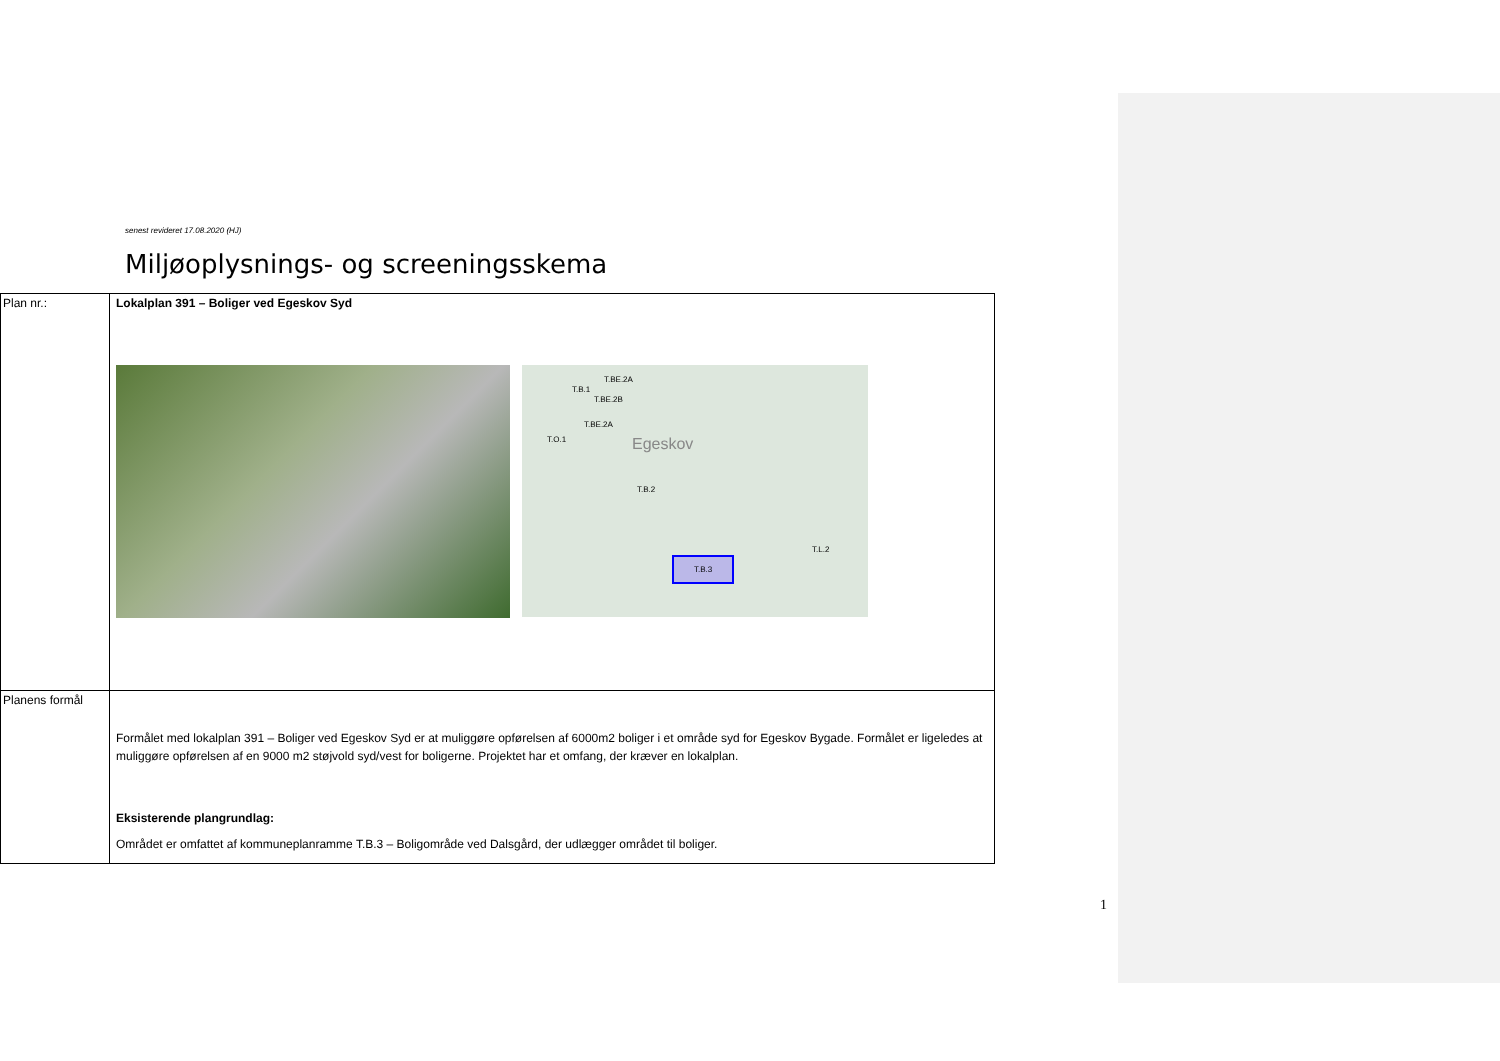senest revideret 17.08.2020 (HJ)
Miljøoplysnings- og screeningsskema
| Plan nr.: | Lokalplan 391 – Boliger ved Egeskov Syd T.B.1 T.BE.2A T.BE.2B T.BE.2A T.O.1 Egeskov T.B.2 T.B.3 T.L.2 |
| Planens formål | Formålet med lokalplan 391 – Boliger ved Egeskov Syd er at muliggøre opførelsen af 6000m2 boliger i et område syd for Egeskov Bygade. Formålet er ligeledes at muliggøre opførelsen af en 9000 m2 støjvold syd/vest for boligerne. Projektet har et omfang, der kræver en lokalplan. Eksisterende plangrundlag: Området er omfattet af kommuneplanramme T.B.3 – Boligområde ved Dalsgård, der udlægger området til boliger. |
1